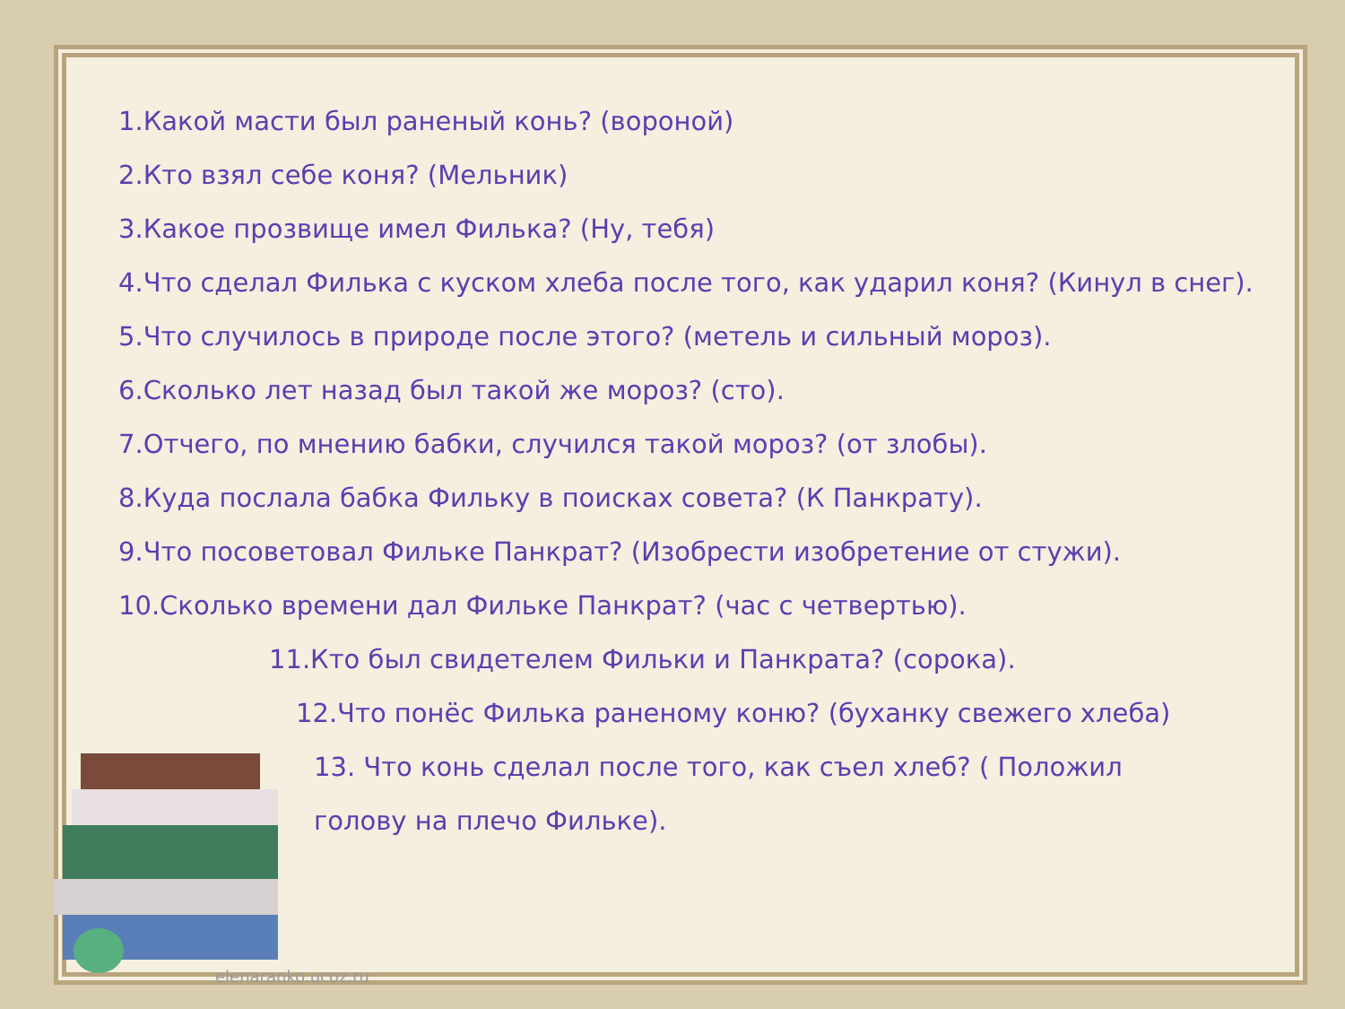1.Какой масти был раненый конь? (вороной)
2.Кто взял себе коня? (Мельник)
3.Какое прозвище имел Филька? (Ну, тебя)
4.Что сделал Филька с куском хлеба после того, как ударил коня? (Кинул в снег).
5.Что случилось в природе после этого? (метель и сильный мороз).
6.Сколько лет назад был такой же мороз? (сто).
7.Отчего, по мнению бабки, случился такой мороз? (от злобы).
8.Куда послала бабка Фильку в поисках совета? (К Панкрату).
9.Что посоветовал Фильке Панкрат? (Изобрести изобретение от стужи).
10.Сколько времени дал Фильке Панкрат? (час с четвертью).
11.Кто был свидетелем Фильки и Панкрата? (сорока).
12.Что понёс Филька раненому коню? (буханку свежего хлеба)
13. Что конь сделал после того, как съел хлеб? ( Положил голову на плечо Фильке).
elenaranko.ucoz.ru